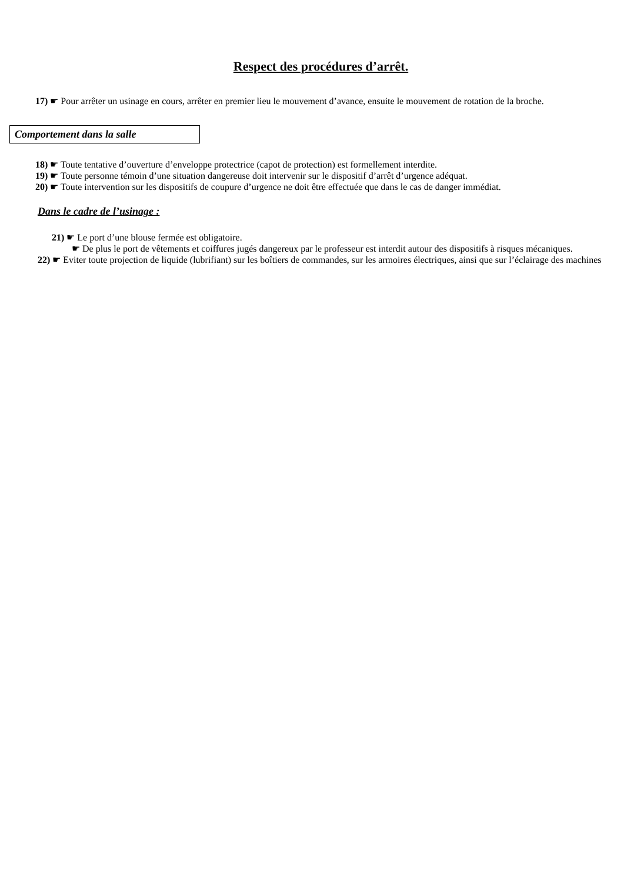Respect des procédures d’arrêt.
17) ☛ Pour arrêter un usinage en cours, arrêter en premier lieu le mouvement d’avance, ensuite le mouvement de rotation de la broche.
Comportement dans la salle
18) ☛ Toute tentative d’ouverture d’enveloppe protectrice (capot de protection) est formellement interdite.
19) ☛ Toute personne témoin d’une situation dangereuse doit intervenir sur le dispositif d’arrêt d’urgence adéquat.
20) ☛ Toute intervention sur les dispositifs de coupure d’urgence ne doit être effectuée que dans le cas de danger immédiat.
Dans le cadre de l’usinage :
21) ☛ Le port d’une blouse fermée est obligatoire.
☛ De plus le port de vêtements et coiffures jugés dangereux par le professeur est interdit autour des dispositifs à risques mécaniques.
22) ☛ Eviter toute projection de liquide (lubrifiant) sur les boîtiers de commandes, sur les armoires électriques, ainsi que sur l’éclairage des machines